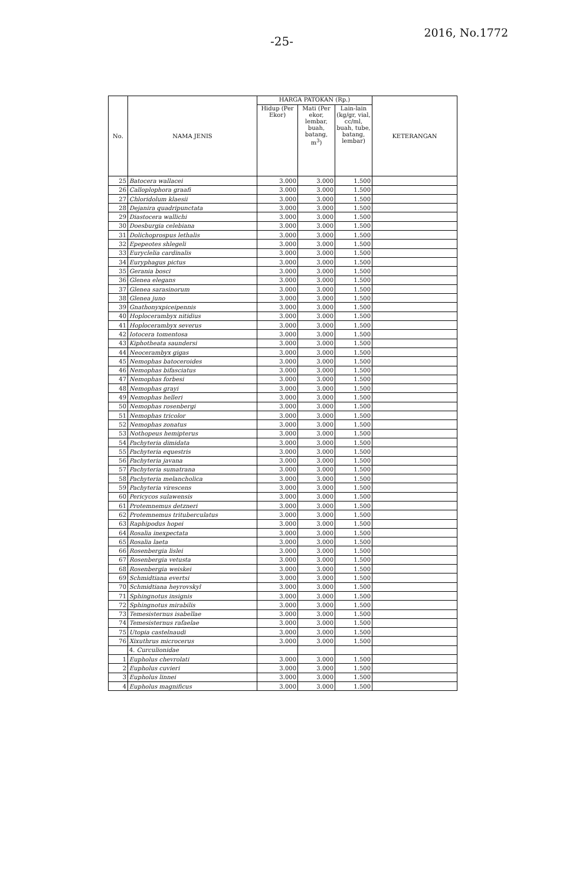-25-
2016, No.1772
| No. | NAMA JENIS | HARGA PATOKAN (Rp.) | | | KETERANGAN |
| --- | --- | --- | --- | --- | --- |
| | | Hidup (Per Ekor) | Mati (Per ekor, lembar, buah, batang, m<sup>3</sup>) | Lain-lain (kg/gr, vial, cc/ml, buah, tube, batang, lembar) | |
| 25 | Batocera wallacei | 3.000 | 3.000 | 1.500 | |
| 26 | Calloplophora graafi | 3.000 | 3.000 | 1.500 | |
| 27 | Chloridolum klaesii | 3.000 | 3.000 | 1.500 | |
| 28 | Dejanira quadripunctata | 3.000 | 3.000 | 1.500 | |
| 29 | Diastocera wallichi | 3.000 | 3.000 | 1.500 | |
| 30 | Doesburgia celebiana | 3.000 | 3.000 | 1.500 | |
| 31 | Dolichoprospus lethalis | 3.000 | 3.000 | 1.500 | |
| 32 | Epepeotes shlegeli | 3.000 | 3.000 | 1.500 | |
| 33 | Euryclelia cardinalis | 3.000 | 3.000 | 1.500 | |
| 34 | Euryphagus pictus | 3.000 | 3.000 | 1.500 | |
| 35 | Gerania bosci | 3.000 | 3.000 | 1.500 | |
| 36 | Glenea elegans | 3.000 | 3.000 | 1.500 | |
| 37 | Glenea sarasinorum | 3.000 | 3.000 | 1.500 | |
| 38 | Glenea juno | 3.000 | 3.000 | 1.500 | |
| 39 | Gnathonyxpiceipennis | 3.000 | 3.000 | 1.500 | |
| 40 | Hoplocerambyx nitidius | 3.000 | 3.000 | 1.500 | |
| 41 | Hoplocerambyx severus | 3.000 | 3.000 | 1.500 | |
| 42 | Iotocera tomentosa | 3.000 | 3.000 | 1.500 | |
| 43 | Kiphotheata saundersi | 3.000 | 3.000 | 1.500 | |
| 44 | Neocerambyx gigas | 3.000 | 3.000 | 1.500 | |
| 45 | Nemophas batoceroides | 3.000 | 3.000 | 1.500 | |
| 46 | Nemophas bifasciatus | 3.000 | 3.000 | 1.500 | |
| 47 | Nemophas forbesi | 3.000 | 3.000 | 1.500 | |
| 48 | Nemophas grayi | 3.000 | 3.000 | 1.500 | |
| 49 | Nemophas helleri | 3.000 | 3.000 | 1.500 | |
| 50 | Nemophas rosenbergi | 3.000 | 3.000 | 1.500 | |
| 51 | Nemophas tricolor | 3.000 | 3.000 | 1.500 | |
| 52 | Nemophas zonatus | 3.000 | 3.000 | 1.500 | |
| 53 | Nothopeus hemipterus | 3.000 | 3.000 | 1.500 | |
| 54 | Pachyteria dimidata | 3.000 | 3.000 | 1.500 | |
| 55 | Pachyteria equestris | 3.000 | 3.000 | 1.500 | |
| 56 | Pachyteria javana | 3.000 | 3.000 | 1.500 | |
| 57 | Pachyteria sumatrana | 3.000 | 3.000 | 1.500 | |
| 58 | Pachyteria melancholica | 3.000 | 3.000 | 1.500 | |
| 59 | Pachyteria virescens | 3.000 | 3.000 | 1.500 | |
| 60 | Pericycos sulawensis | 3.000 | 3.000 | 1.500 | |
| 61 | Protemnemus detzneri | 3.000 | 3.000 | 1.500 | |
| 62 | Protemnemus trituberculatus | 3.000 | 3.000 | 1.500 | |
| 63 | Raphipodus hopei | 3.000 | 3.000 | 1.500 | |
| 64 | Rosalia inexpectata | 3.000 | 3.000 | 1.500 | |
| 65 | Rosalia laeta | 3.000 | 3.000 | 1.500 | |
| 66 | Rosenbergia lislei | 3.000 | 3.000 | 1.500 | |
| 67 | Rosenbergia vetusta | 3.000 | 3.000 | 1.500 | |
| 68 | Rosenbergia weiskei | 3.000 | 3.000 | 1.500 | |
| 69 | Schmidtiana evertsi | 3.000 | 3.000 | 1.500 | |
| 70 | Schmidtiana heyrovskyl | 3.000 | 3.000 | 1.500 | |
| 71 | Sphingnotus insignis | 3.000 | 3.000 | 1.500 | |
| 72 | Sphingnotus mirabilis | 3.000 | 3.000 | 1.500 | |
| 73 | Temesisternus isabellae | 3.000 | 3.000 | 1.500 | |
| 74 | Temesisternus rafaelae | 3.000 | 3.000 | 1.500 | |
| 75 | Utopia castelnaudi | 3.000 | 3.000 | 1.500 | |
| 76 | Xixuthrus microcerus | 3.000 | 3.000 | 1.500 | |
| | 4. Curculionidae | | | | |
| 1 | Eupholus chevrolati | 3.000 | 3.000 | 1.500 | |
| 2 | Eupholus cuvieri | 3.000 | 3.000 | 1.500 | |
| 3 | Eupholus linnei | 3.000 | 3.000 | 1.500 | |
| 4 | Eupholus magnificus | 3.000 | 3.000 | 1.500 | |